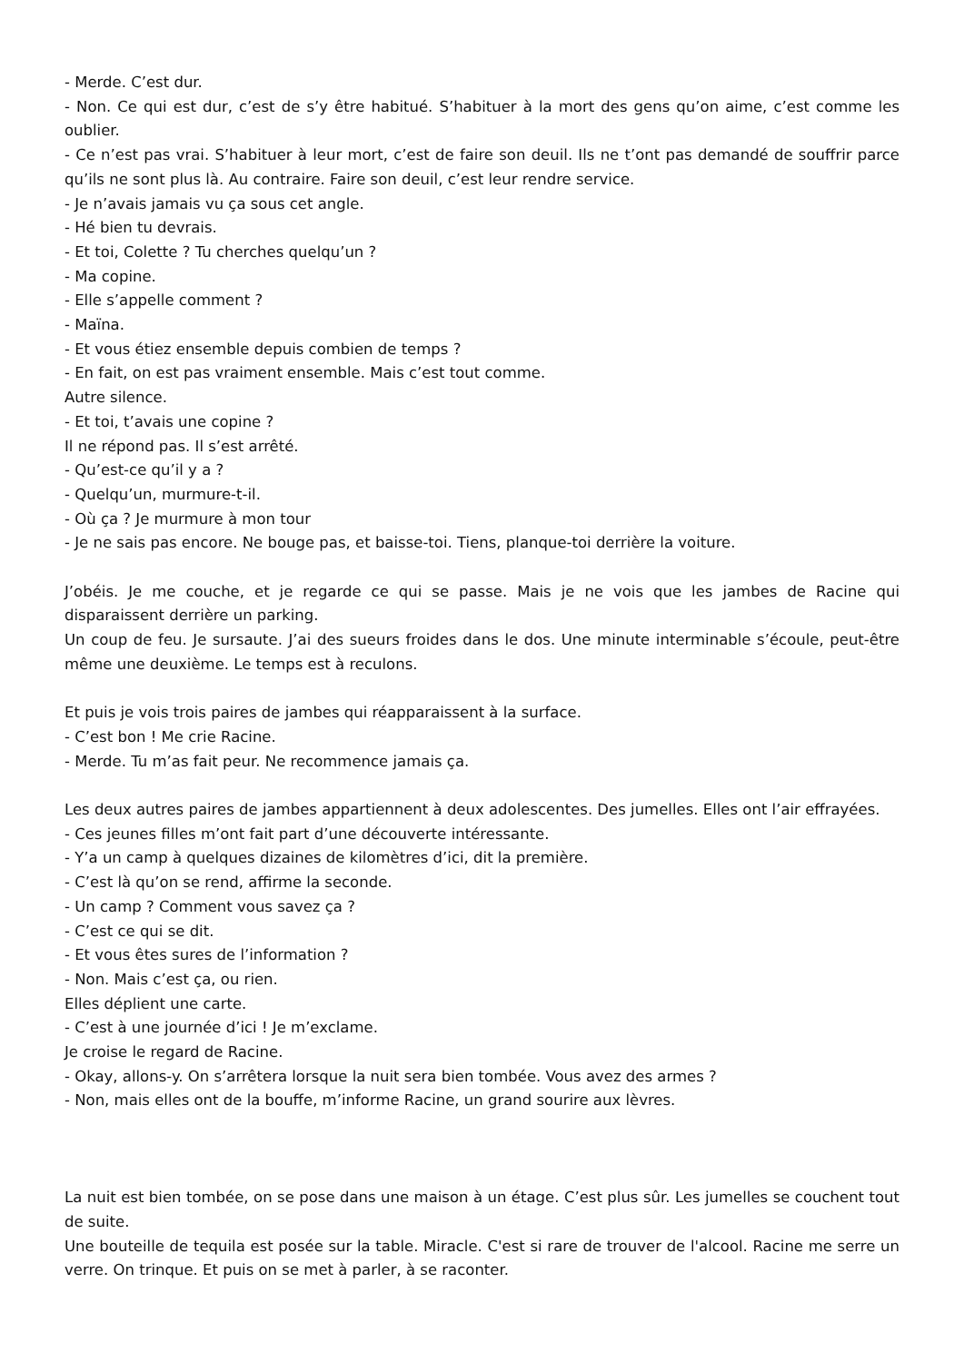- Merde. C’est dur.
- Non. Ce qui est dur, c’est de s’y être habitué. S’habituer à la mort des gens qu’on aime, c’est comme les oublier.
- Ce n’est pas vrai. S’habituer à leur mort, c’est de faire son deuil. Ils ne t’ont pas demandé de souffrir parce qu’ils ne sont plus là. Au contraire. Faire son deuil, c’est leur rendre service.
- Je n’avais jamais vu ça sous cet angle.
- Hé bien tu devrais.
- Et toi, Colette ? Tu cherches quelqu’un ?
- Ma copine.
- Elle s’appelle comment ?
- Maïna.
- Et vous étiez ensemble depuis combien de temps ?
- En fait, on est pas vraiment ensemble. Mais c’est tout comme.
Autre silence.
- Et toi, t’avais une copine ?
Il ne répond pas. Il s’est arrêté.
- Qu’est-ce qu’il y a ?
- Quelqu’un, murmure-t-il.
- Où ça ? Je murmure à mon tour
- Je ne sais pas encore. Ne bouge pas, et baisse-toi. Tiens, planque-toi derrière la voiture.
J’obéis. Je me couche, et je regarde ce qui se passe. Mais je ne vois que les jambes de Racine qui disparaissent derrière un parking.
Un coup de feu. Je sursaute. J’ai des sueurs froides dans le dos. Une minute interminable s’écoule, peut-être même une deuxième. Le temps est à reculons.
Et puis je vois trois paires de jambes qui réapparaissent à la surface.
- C’est bon ! Me crie Racine.
- Merde. Tu m’as fait peur. Ne recommence jamais ça.
Les deux autres paires de jambes appartiennent à deux adolescentes. Des jumelles. Elles ont l’air effrayées.
- Ces jeunes filles m’ont fait part d’une découverte intéressante.
- Y’a un camp à quelques dizaines de kilomètres d’ici, dit la première.
- C’est là qu’on se rend, affirme la seconde.
- Un camp ? Comment vous savez ça ?
- C’est ce qui se dit.
- Et vous êtes sures de l’information ?
- Non. Mais c’est ça, ou rien.
Elles déplient une carte.
- C’est à une journée d’ici ! Je m’exclame.
Je croise le regard de Racine.
- Okay, allons-y. On s’arrêtera lorsque la nuit sera bien tombée. Vous avez des armes ?
- Non, mais elles ont de la bouffe, m’informe Racine, un grand sourire aux lèvres.
La nuit est bien tombée, on se pose dans une maison à un étage. C’est plus sûr. Les jumelles se couchent tout de suite.
Une bouteille de tequila est posée sur la table. Miracle. C'est si rare de trouver de l'alcool. Racine me serre un verre. On trinque. Et puis on se met à parler, à se raconter.